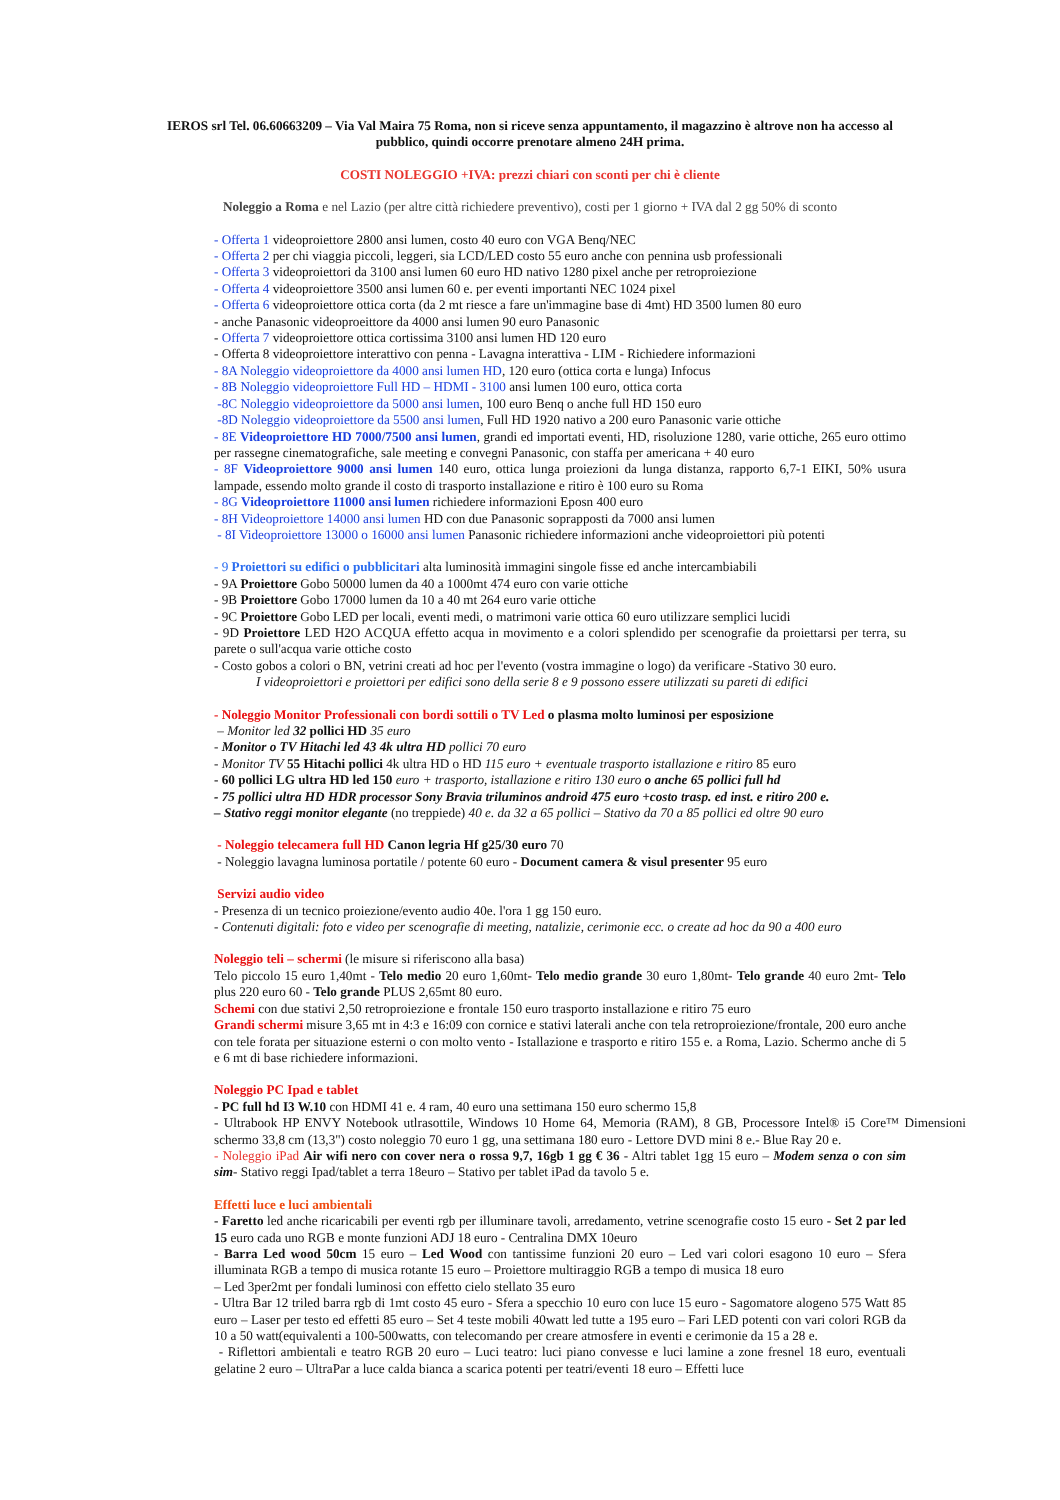IEROS srl Tel. 06.60663209 – Via Val Maira 75 Roma, non si riceve senza appuntamento, il magazzino è altrove non ha accesso al pubblico, quindi occorre prenotare almeno 24H prima.
COSTI NOLEGGIO +IVA: prezzi chiari con sconti per chi è cliente
Noleggio a Roma e nel Lazio (per altre città richiedere preventivo), costi per 1 giorno + IVA dal 2 gg 50% di sconto
- Offerta 1 videoproiettore 2800 ansi lumen, costo 40 euro con VGA Benq/NEC
- Offerta 2 per chi viaggia piccoli, leggeri, sia LCD/LED costo 55 euro anche con pennina usb professionali
- Offerta 3 videoproiettori da 3100 ansi lumen 60 euro HD nativo 1280 pixel anche per retroproiezione
- Offerta 4 videoproiettore 3500 ansi lumen 60 e. per eventi importanti NEC 1024 pixel
- Offerta 6 videoproiettore ottica corta (da 2 mt riesce a fare un'immagine base di 4mt) HD 3500 lumen 80 euro
- anche Panasonic videoproeittore da 4000 ansi lumen 90 euro Panasonic
- Offerta 7 videoproiettore ottica cortissima 3100 ansi lumen HD 120 euro
- Offerta 8 videoproiettore interattivo con penna - Lavagna interattiva - LIM - Richiedere informazioni
- 8A Noleggio videoproiettore da 4000 ansi lumen HD, 120 euro (ottica corta e lunga) Infocus
- 8B Noleggio videoproiettore Full HD – HDMI - 3100 ansi lumen 100 euro, ottica corta
-8C Noleggio videoproiettore da 5000 ansi lumen, 100 euro Benq o anche full HD 150 euro
-8D Noleggio videoproiettore da 5500 ansi lumen, Full HD 1920 nativo a 200 euro Panasonic varie ottiche
- 8E Videoproiettore HD 7000/7500 ansi lumen, grandi ed importati eventi, HD, risoluzione 1280, varie ottiche, 265 euro ottimo per rassegne cinematografiche, sale meeting e convegni Panasonic, con staffa per americana + 40 euro
- 8F Videoproiettore 9000 ansi lumen 140 euro, ottica lunga proiezioni da lunga distanza, rapporto 6,7-1 EIKI, 50% usura lampade, essendo molto grande il costo di trasporto installazione e ritiro è 100 euro su Roma
- 8G Videoproiettore 11000 ansi lumen richiedere informazioni Eposn 400 euro
- 8H Videoproiettore 14000 ansi lumen HD con due Panasonic soprapposti da 7000 ansi lumen
- 8I Videoproiettore 13000 o 16000 ansi lumen Panasonic richiedere informazioni anche videoproiettori più potenti
- 9 Proiettori su edifici o pubblicitari alta luminosità immagini singole fisse ed anche intercambiabili
- 9A Proiettore Gobo 50000 lumen da 40 a 1000mt 474 euro con varie ottiche
- 9B Proiettore Gobo 17000 lumen da 10 a 40 mt 264 euro varie ottiche
- 9C Proiettore Gobo LED per locali, eventi medi, o matrimoni varie ottica 60 euro utilizzare semplici lucidi
- 9D Proiettore LED H2O ACQUA effetto acqua in movimento e a colori splendido per scenografie da proiettarsi per terra, su parete o sull'acqua varie ottiche costo
- Costo gobos a colori o BN, vetrini creati ad hoc per l'evento (vostra immagine o logo) da verificare -Stativo 30 euro.
I videoproiettori e proiettori per edifici sono della serie 8 e 9 possono essere utilizzati su pareti di edifici
- Noleggio Monitor Professionali con bordi sottili o TV Led o plasma molto luminosi per esposizione
– Monitor led 32 pollici HD 35 euro
- Monitor o TV Hitachi led 43 4k ultra HD pollici 70 euro
- Monitor TV 55 Hitachi pollici 4k ultra HD o HD 115 euro + eventuale trasporto istallazione e ritiro 85 euro
- 60 pollici LG ultra HD led 150 euro + trasporto, istallazione e ritiro 130 euro o anche 65 pollici full hd
- 75 pollici ultra HD HDR processor Sony Bravia triluminos android 475 euro +costo trasp. ed inst. e ritiro 200 e.
– Stativo reggi monitor elegante (no treppiede) 40 e. da 32 a 65 pollici – Stativo da 70 a 85 pollici ed oltre 90 euro
- Noleggio telecamera full HD Canon legria Hf g25/30 euro 70
- Noleggio lavagna luminosa portatile / potente 60 euro - Document camera & visul presenter 95 euro
Servizi audio video
- Presenza di un tecnico proiezione/evento audio 40e. l'ora 1 gg 150 euro.
- Contenuti digitali: foto e video per scenografie di meeting, natalizie, cerimonie ecc. o create ad hoc da 90 a 400 euro
Noleggio teli – schermi (le misure si riferiscono alla basa)
Telo piccolo 15 euro 1,40mt - Telo medio 20 euro 1,60mt- Telo medio grande 30 euro 1,80mt- Telo grande 40 euro 2mt- Telo plus 220 euro 60 - Telo grande PLUS 2,65mt 80 euro.
Schemi con due stativi 2,50 retroproiezione e frontale 150 euro trasporto installazione e ritiro 75 euro
Grandi schermi misure 3,65 mt in 4:3 e 16:09 con cornice e stativi laterali anche con tela retroproiezione/frontale, 200 euro anche con tele forata per situazione esterni o con molto vento - Istallazione e trasporto e ritiro 155 e. a Roma, Lazio. Schermo anche di 5 e 6 mt di base richiedere informazioni.
Noleggio PC Ipad e tablet
- PC full hd I3 W.10 con HDMI 41 e. 4 ram, 40 euro una settimana 150 euro schermo 15,8
- Ultrabook HP ENVY Notebook utlrasottile, Windows 10 Home 64, Memoria (RAM), 8 GB, Processore Intel® i5 Core™ Dimensioni schermo 33,8 cm (13,3") costo noleggio 70 euro 1 gg, una settimana 180 euro - Lettore DVD mini 8 e.- Blue Ray 20 e.
- Noleggio iPad Air wifi nero con cover nera o rossa 9,7, 16gb 1 gg € 36 - Altri tablet 1gg 15 euro – Modem senza o con sim sim- Stativo reggi Ipad/tablet a terra 18euro – Stativo per tablet iPad da tavolo 5 e.
Effetti luce e luci ambientali
- Faretto led anche ricaricabili per eventi rgb per illuminare tavoli, arredamento, vetrine scenografie costo 15 euro - Set 2 par led 15 euro cada uno RGB e monte funzioni ADJ 18 euro - Centralina DMX 10euro
- Barra Led wood 50cm 15 euro – Led Wood con tantissime funzioni 20 euro – Led vari colori esagono 10 euro – Sfera illuminata RGB a tempo di musica rotante 15 euro – Proiettore multiraggio RGB a tempo di musica 18 euro
– Led 3per2mt per fondali luminosi con effetto cielo stellato 35 euro
- Ultra Bar 12 triled barra rgb di 1mt costo 45 euro - Sfera a specchio 10 euro con luce 15 euro - Sagomatore alogeno 575 Watt 85 euro – Laser per testo ed effetti 85 euro – Set 4 teste mobili 40watt led tutte a 195 euro – Fari LED potenti con vari colori RGB da 10 a 50 watt(equivalenti a 100-500watts, con telecomando per creare atmosfere in eventi e cerimonie da 15 a 28 e.
- Riflettori ambientali e teatro RGB 20 euro – Luci teatro: luci piano convesse e luci lamine a zone fresnel 18 euro, eventuali gelatine 2 euro – UltraPar a luce calda bianca a scarica potenti per teatri/eventi 18 euro – Effetti luce